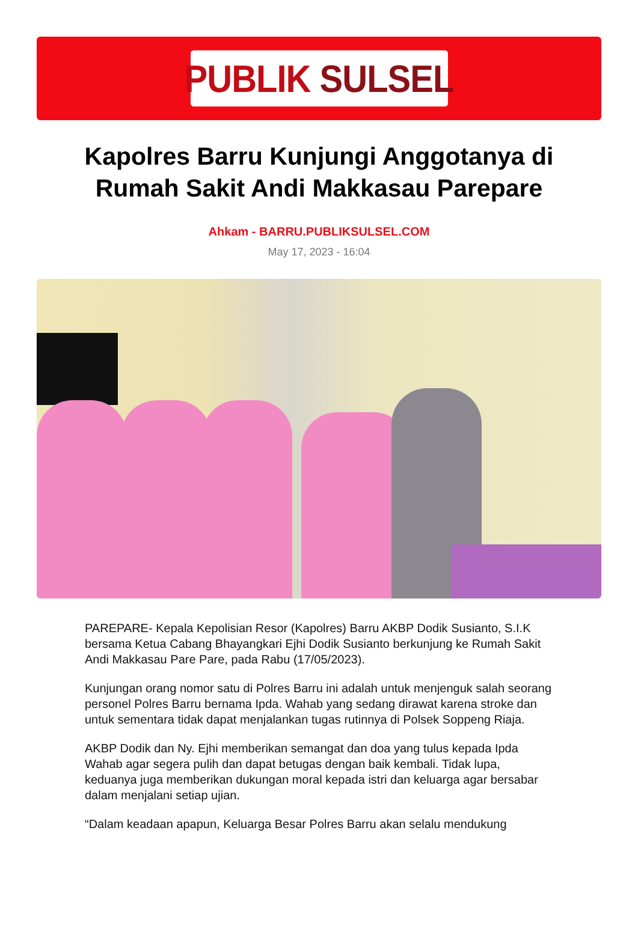PUBLIK SULSEL
Kapolres Barru Kunjungi Anggotanya di Rumah Sakit Andi Makkasau Parepare
Ahkam - BARRU.PUBLIKSULSEL.COM
May 17, 2023 - 16:04
PAREPARE- Kepala Kepolisian Resor (Kapolres) Barru AKBP Dodik Susianto, S.I.K bersama Ketua Cabang Bhayangkari Ejhi Dodik Susianto berkunjung ke Rumah Sakit Andi Makkasau Pare Pare, pada Rabu (17/05/2023).
Kunjungan orang nomor satu di Polres Barru ini adalah untuk menjenguk salah seorang personel Polres Barru bernama Ipda. Wahab yang sedang dirawat karena stroke dan untuk sementara tidak dapat menjalankan tugas rutinnya di Polsek Soppeng Riaja.
AKBP Dodik dan Ny. Ejhi memberikan semangat dan doa yang tulus kepada Ipda Wahab agar segera pulih dan dapat betugas dengan baik kembali. Tidak lupa, keduanya juga memberikan dukungan moral kepada istri dan keluarga agar bersabar dalam menjalani setiap ujian.
“Dalam keadaan apapun, Keluarga Besar Polres Barru akan selalu mendukung